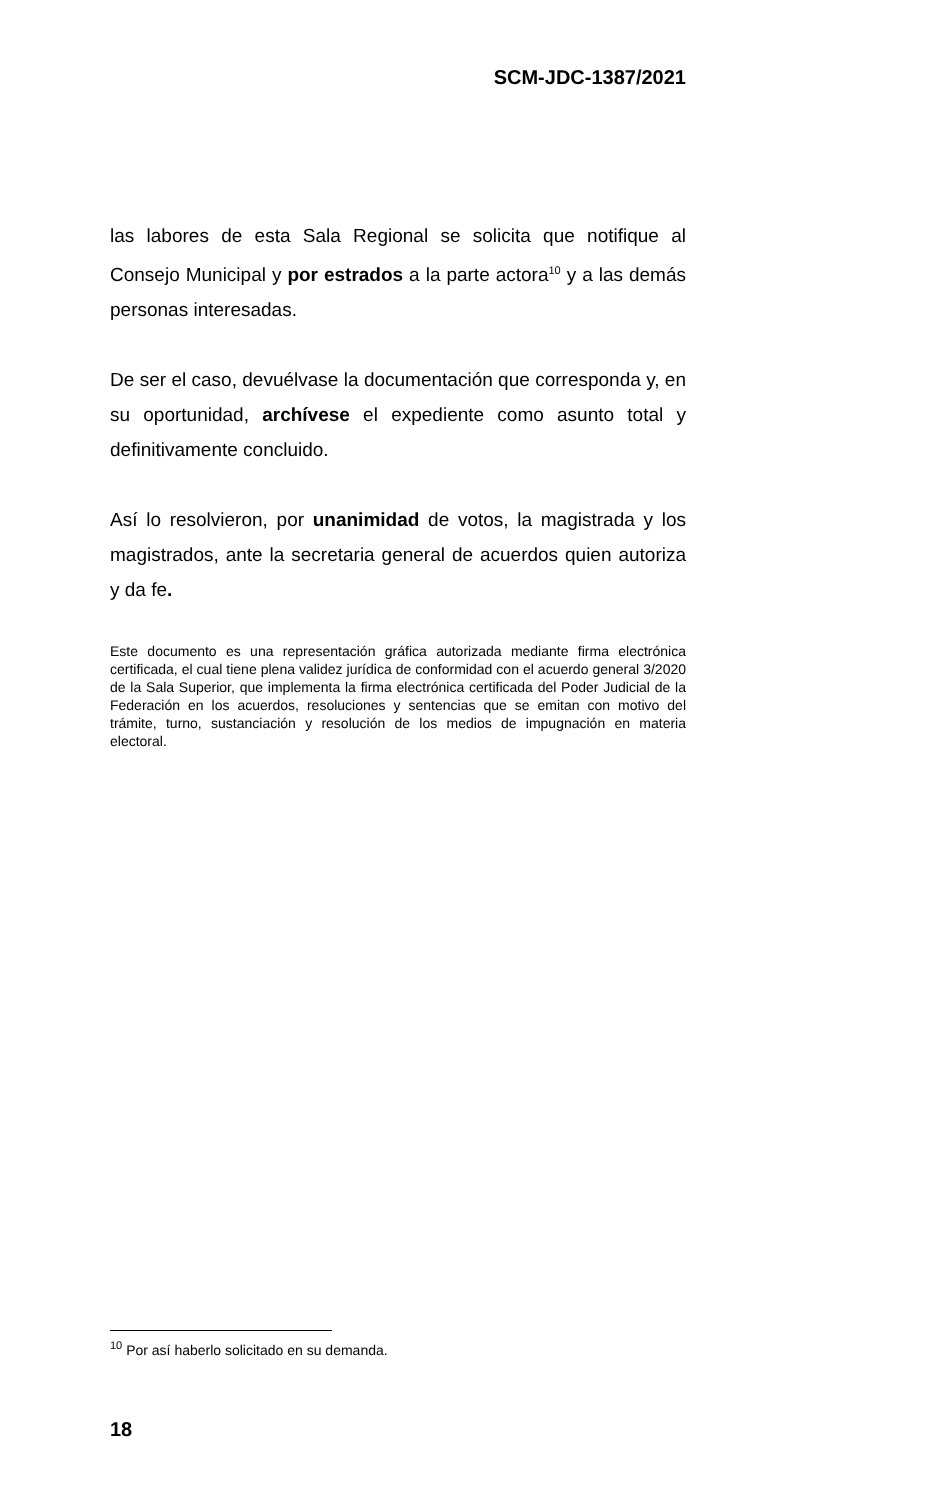SCM-JDC-1387/2021
las labores de esta Sala Regional se solicita que notifique al Consejo Municipal y por estrados a la parte actora<sup>10</sup> y a las demás personas interesadas.
De ser el caso, devuélvase la documentación que corresponda y, en su oportunidad, archívese el expediente como asunto total y definitivamente concluido.
Así lo resolvieron, por unanimidad de votos, la magistrada y los magistrados, ante la secretaria general de acuerdos quien autoriza y da fe.
Este documento es una representación gráfica autorizada mediante firma electrónica certificada, el cual tiene plena validez jurídica de conformidad con el acuerdo general 3/2020 de la Sala Superior, que implementa la firma electrónica certificada del Poder Judicial de la Federación en los acuerdos, resoluciones y sentencias que se emitan con motivo del trámite, turno, sustanciación y resolución de los medios de impugnación en materia electoral.
<sup>10</sup> Por así haberlo solicitado en su demanda.
18